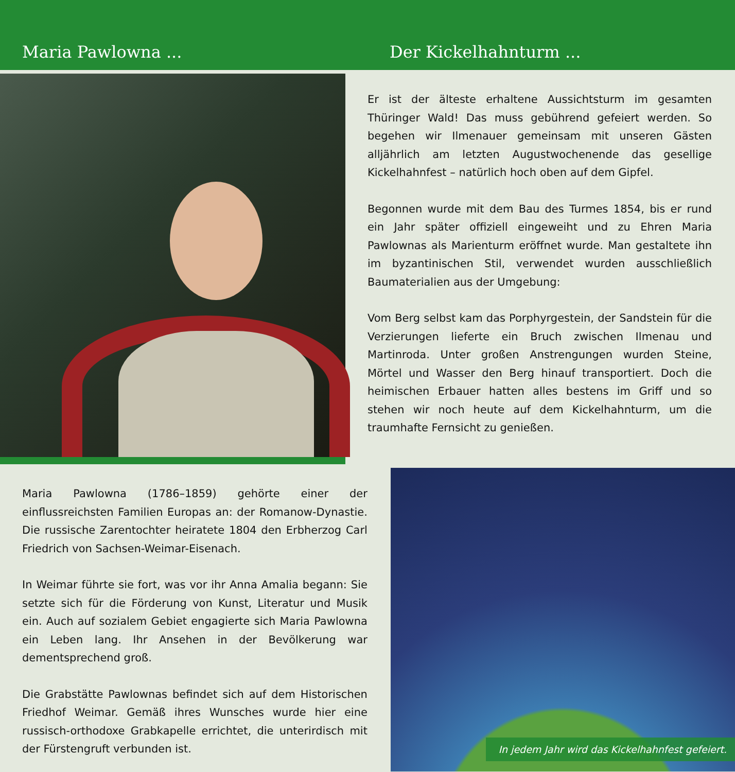Maria Pawlowna ... Der Kickelhahnturm ...
Er ist der älteste erhaltene Aussichtsturm im gesamten Thüringer Wald! Das muss gebührend gefeiert werden. So begehen wir Ilmenauer gemeinsam mit unseren Gästen alljährlich am letzten Augustwochenende das gesellige Kickelhahnfest – natürlich hoch oben auf dem Gipfel.
Begonnen wurde mit dem Bau des Turmes 1854, bis er rund ein Jahr später offiziell eingeweiht und zu Ehren Maria Pawlownas als Marienturm eröffnet wurde. Man gestaltete ihn im byzantinischen Stil, verwendet wurden ausschließlich Baumaterialien aus der Umgebung:
Vom Berg selbst kam das Porphyrgestein, der Sandstein für die Verzierungen lieferte ein Bruch zwischen Ilmenau und Martinroda. Unter großen Anstrengungen wurden Steine, Mörtel und Wasser den Berg hinauf transportiert. Doch die heimischen Erbauer hatten alles bestens im Griff und so stehen wir noch heute auf dem Kickelhahnturm, um die traumhafte Fernsicht zu genießen.
Maria Pawlowna (1786–1859) gehörte einer der einflussreichsten Familien Europas an: der Romanow-Dynastie. Die russische Zarentochter heiratete 1804 den Erbherzog Carl Friedrich von Sachsen-Weimar-Eisenach.
In Weimar führte sie fort, was vor ihr Anna Amalia begann: Sie setzte sich für die Förderung von Kunst, Literatur und Musik ein. Auch auf sozialem Gebiet engagierte sich Maria Pawlowna ein Leben lang. Ihr Ansehen in der Bevölkerung war dementsprechend groß.
Die Grabstätte Pawlownas befindet sich auf dem Historischen Friedhof Weimar. Gemäß ihres Wunsches wurde hier eine russisch-orthodoxe Grabkapelle errichtet, die unterirdisch mit der Fürstengruft verbunden ist.
In jedem Jahr wird das Kickelhahnfest gefeiert.